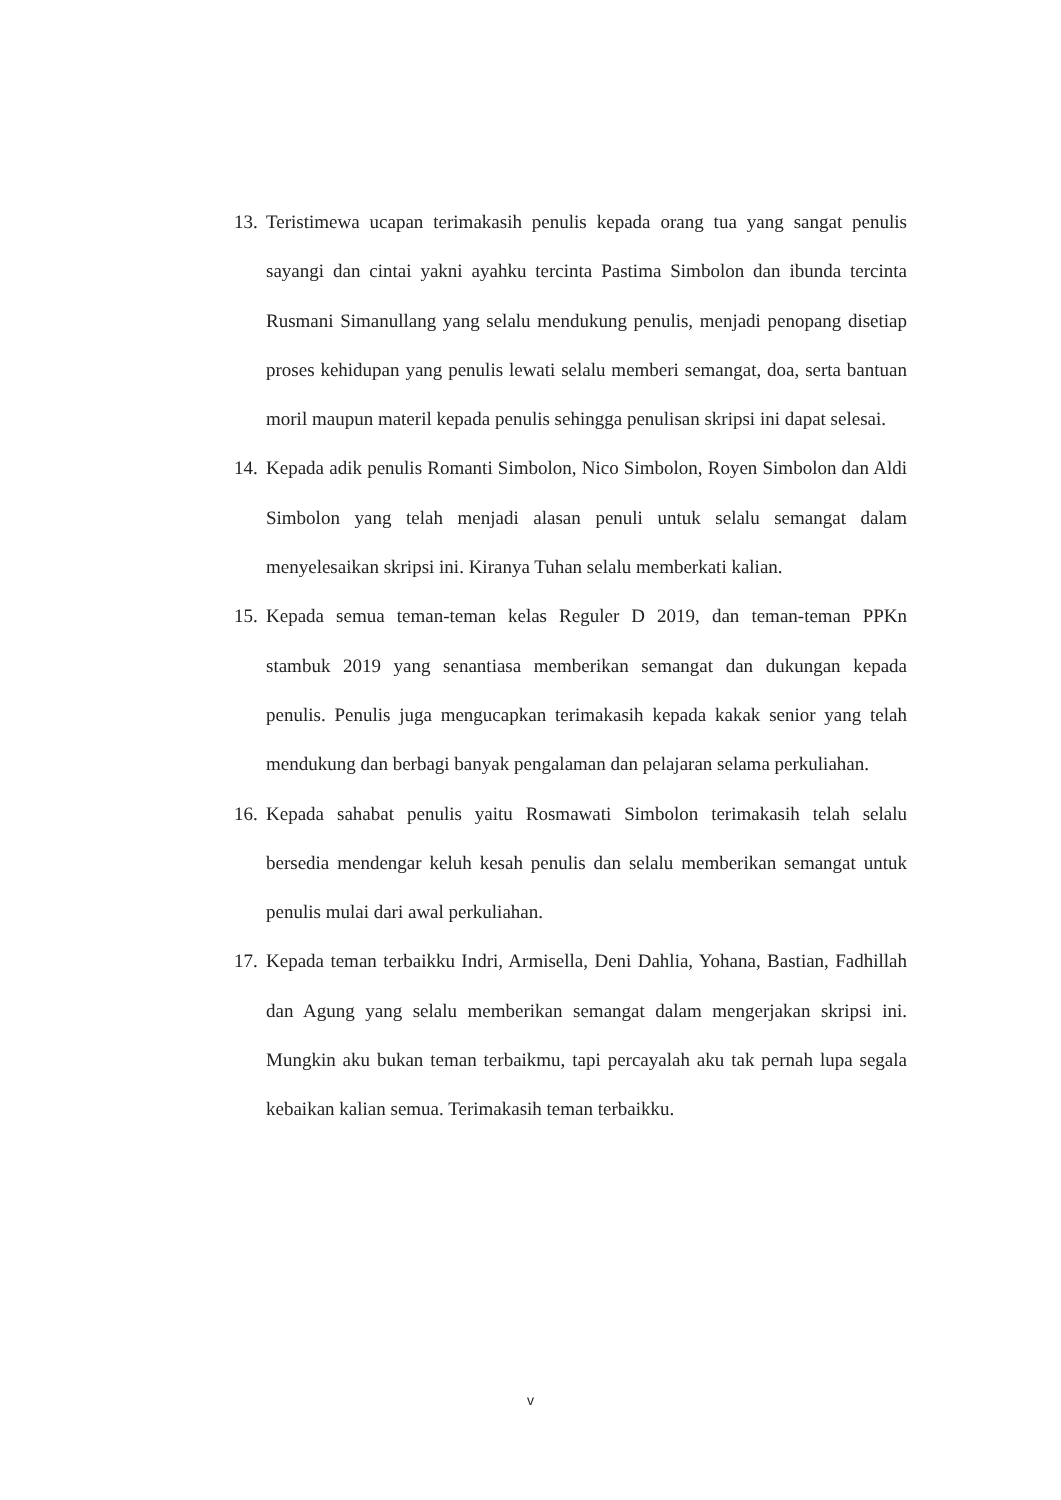13.
Teristimewa ucapan terimakasih penulis kepada orang tua yang sangat penulis sayangi dan cintai yakni ayahku tercinta Pastima Simbolon dan ibunda tercinta Rusmani Simanullang yang selalu mendukung penulis, menjadi penopang disetiap proses kehidupan yang penulis lewati selalu memberi semangat, doa, serta bantuan moril maupun materil kepada penulis sehingga penulisan skripsi ini dapat selesai.
14.
Kepada adik penulis Romanti Simbolon, Nico Simbolon, Royen Simbolon dan Aldi Simbolon yang telah menjadi alasan penuli untuk selalu semangat dalam menyelesaikan skripsi ini. Kiranya Tuhan selalu memberkati kalian.
15.
Kepada semua teman-teman kelas Reguler D 2019, dan teman-teman PPKn stambuk 2019 yang senantiasa memberikan semangat dan dukungan kepada penulis. Penulis juga mengucapkan terimakasih kepada kakak senior yang telah mendukung dan berbagi banyak pengalaman dan pelajaran selama perkuliahan.
16.
Kepada sahabat penulis yaitu Rosmawati Simbolon terimakasih telah selalu bersedia mendengar keluh kesah penulis dan selalu memberikan semangat untuk penulis mulai dari awal perkuliahan.
17.
Kepada teman terbaikku Indri, Armisella, Deni Dahlia, Yohana, Bastian, Fadhillah dan Agung yang selalu memberikan semangat dalam mengerjakan skripsi ini. Mungkin aku bukan teman terbaikmu, tapi percayalah aku tak pernah lupa segala kebaikan kalian semua. Terimakasih teman terbaikku.
v